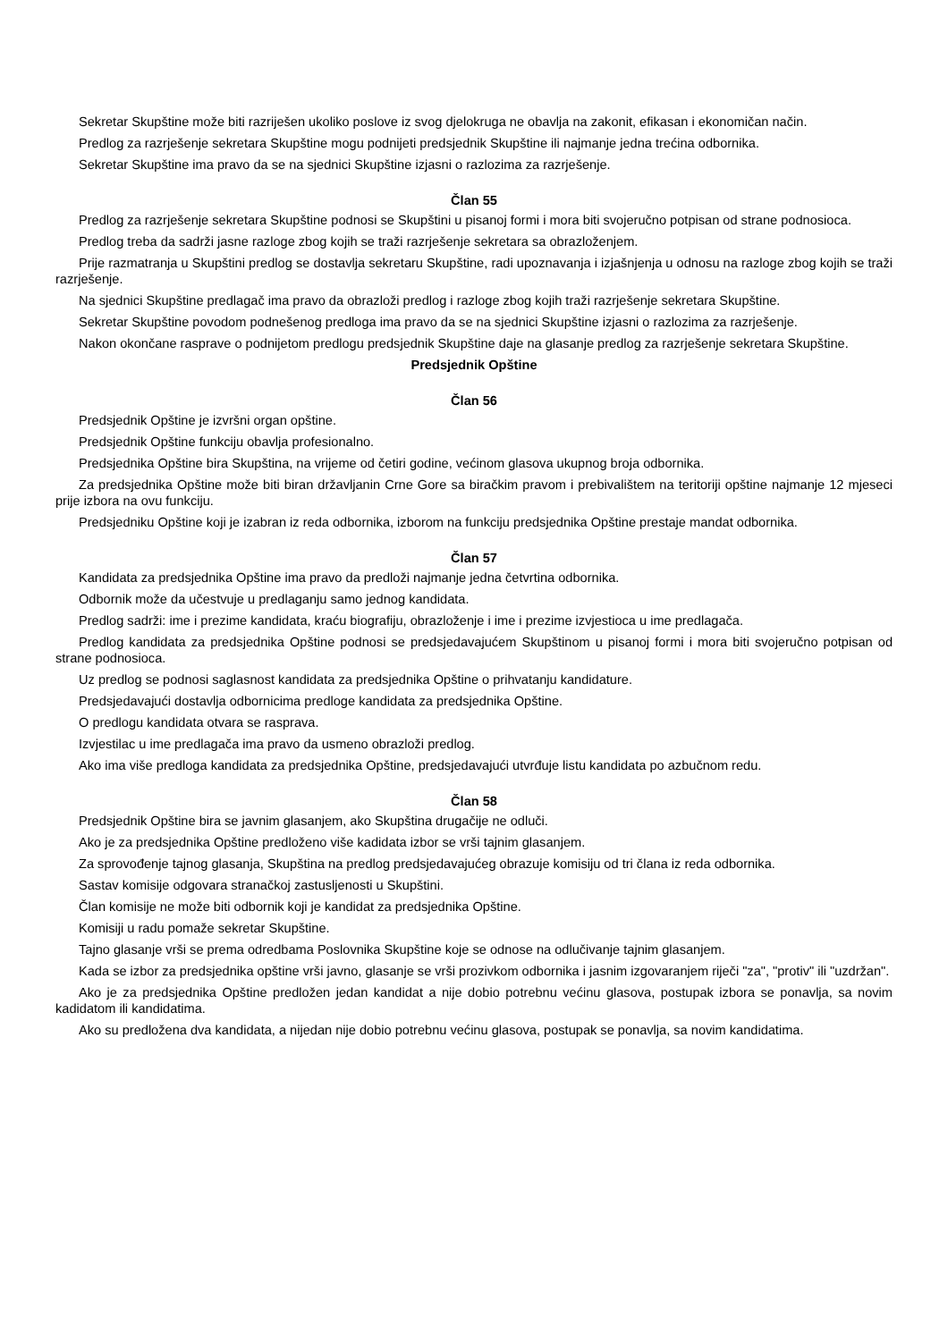Sekretar Skupštine može biti razriješen ukoliko poslove iz svog djelokruga ne obavlja na zakonit, efikasan i ekonomičan način.
Predlog za razrješenje sekretara Skupštine mogu podnijeti predsjednik Skupštine ili najmanje jedna trećina odbornika.
Sekretar Skupštine ima pravo da se na sjednici Skupštine izjasni o razlozima za razrješenje.
Član 55
Predlog za razrješenje sekretara Skupštine podnosi se Skupštini u pisanoj formi i mora biti svojeručno potpisan od strane podnosioca.
Predlog treba da sadrži jasne razloge zbog kojih se traži razrješenje sekretara sa obrazloženjem.
Prije razmatranja u Skupštini predlog se dostavlja sekretaru Skupštine, radi upoznavanja i izjašnjenja u odnosu na razloge zbog kojih se traži razrješenje.
Na sjednici Skupštine predlagač ima pravo da obrazloži predlog i razloge zbog kojih traži razrješenje sekretara Skupštine.
Sekretar Skupštine povodom podnešenog predloga ima pravo da se na sjednici Skupštine izjasni o razlozima za razrješenje.
Nakon okončane rasprave o podnijetom predlogu predsjednik Skupštine daje na glasanje predlog za razrješenje sekretara Skupštine.
Predsjednik Opštine
Član 56
Predsjednik Opštine je izvršni organ opštine.
Predsjednik Opštine funkciju obavlja profesionalno.
Predsjednika Opštine bira Skupština, na vrijeme od četiri godine, većinom glasova ukupnog broja odbornika.
Za predsjednika Opštine može biti biran državljanin Crne Gore sa biračkim pravom i prebivalištem na teritoriji opštine najmanje 12 mjeseci prije izbora na ovu funkciju.
Predsjedniku Opštine koji je izabran iz reda odbornika, izborom na funkciju predsjednika Opštine prestaje mandat odbornika.
Član 57
Kandidata za predsjednika Opštine ima pravo da predloži najmanje jedna četvrtina odbornika.
Odbornik može da učestvuje u predlaganju samo jednog kandidata.
Predlog sadrži: ime i prezime kandidata, kraću biografiju, obrazloženje i ime i prezime izvjestioca u ime predlagača.
Predlog kandidata za predsjednika Opštine podnosi se predsjedavajućem Skupštinom u pisanoj formi i mora biti svojeručno potpisan od strane podnosioca.
Uz predlog se podnosi saglasnost kandidata za predsjednika Opštine o prihvatanju kandidature.
Predsjedavajući dostavlja odbornicima predloge kandidata za predsjednika Opštine.
O predlogu kandidata otvara se rasprava.
Izvjestilac u ime predlagača ima pravo da usmeno obrazloži predlog.
Ako ima više predloga kandidata za predsjednika Opštine, predsjedavajući utvrđuje listu kandidata po azbučnom redu.
Član 58
Predsjednik Opštine bira se javnim glasanjem, ako Skupština drugačije ne odluči.
Ako je za predsjednika Opštine predloženo više kadidata izbor se vrši tajnim glasanjem.
Za sprovođenje tajnog glasanja, Skupština na predlog predsjedavajućeg obrazuje komisiju od tri člana iz reda odbornika.
Sastav komisije odgovara stranačkoj zastusljenosti u Skupštini.
Član komisije ne može biti odbornik koji je kandidat za predsjednika Opštine.
Komisiji u radu pomaže sekretar Skupštine.
Tajno glasanje vrši se prema odredbama Poslovnika Skupštine koje se odnose na odlučivanje tajnim glasanjem.
Kada se izbor za predsjednika opštine vrši javno, glasanje se vrši prozivkom odbornika i jasnim izgovaranjem riječi "za", "protiv" ili "uzdržan".
Ako je za predsjednika Opštine predložen jedan kandidat a nije dobio potrebnu većinu glasova, postupak izbora se ponavlja, sa novim kadidatom ili kandidatima.
Ako su predložena dva kandidata, a nijedan nije dobio potrebnu većinu glasova, postupak se ponavlja, sa novim kandidatima.